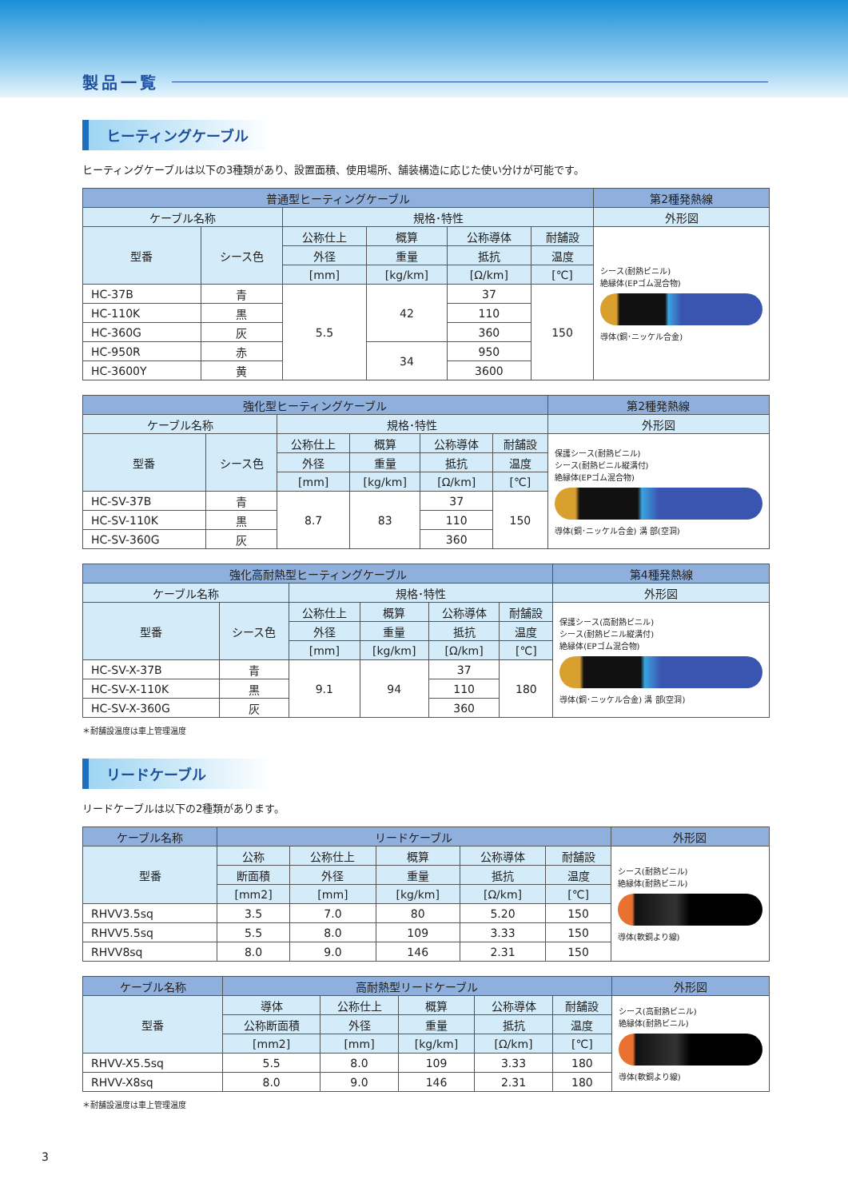製品一覧
ヒーティングケーブル
ヒーティングケーブルは以下の3種類があり、設置面積、使用場所、舗装構造に応じた使い分けが可能です。
| 普通型ヒーティングケーブル | | | | | | 第2種発熱線 |
| --- | --- | --- | --- | --- | --- | --- |
| ケーブル名称 | | 規格･特性 | | | | 外形図 |
| 型番 | シース色 | 公称仕上 | 概算 | 公称導体 | 耐舗設 | シース(耐熱ビニル) 絶縁体(EPゴム混合物) 導体(銅･ニッケル合金) |
| | | 外径 | 重量 | 抵抗 | 温度 | |
| | | [mm] | [kg/km] | [Ω/km] | [℃] | |
| HC-37B | 青 | 5.5 | 42 | 37 | 150 | |
| HC-110K | 黒 | | | 110 | | |
| HC-360G | 灰 | | | 360 | | |
| HC-950R | 赤 | | 34 | 950 | | |
| HC-3600Y | 黄 | | | 3600 | | |
| 強化型ヒーティングケーブル | | | | | | 第2種発熱線 |
| --- | --- | --- | --- | --- | --- | --- |
| ケーブル名称 | | 規格･特性 | | | | 外形図 |
| 型番 | シース色 | 公称仕上 | 概算 | 公称導体 | 耐舗設 | 保護シース(耐熱ビニル) シース(耐熱ビニル縦溝付) 絶縁体(EPゴム混合物) 導体(銅･ニッケル合金) 溝 部(空洞) |
| | | 外径 | 重量 | 抵抗 | 温度 | |
| | | [mm] | [kg/km] | [Ω/km] | [℃] | |
| HC-SV-37B | 青 | 8.7 | 83 | 37 | 150 | |
| HC-SV-110K | 黒 | | | 110 | | |
| HC-SV-360G | 灰 | | | 360 | | |
| 強化高耐熱型ヒーティングケーブル | | | | | | 第4種発熱線 |
| --- | --- | --- | --- | --- | --- | --- |
| ケーブル名称 | | 規格･特性 | | | | 外形図 |
| 型番 | シース色 | 公称仕上 | 概算 | 公称導体 | 耐舗設 | 保護シース(高耐熱ビニル) シース(耐熱ビニル縦溝付) 絶縁体(EPゴム混合物) 導体(銅･ニッケル合金) 溝 部(空洞) |
| | | 外径 | 重量 | 抵抗 | 温度 | |
| | | [mm] | [kg/km] | [Ω/km] | [℃] | |
| HC-SV-X-37B | 青 | 9.1 | 94 | 37 | 180 | |
| HC-SV-X-110K | 黒 | | | 110 | | |
| HC-SV-X-360G | 灰 | | | 360 | | |
＊耐舗設温度は車上管理温度
リードケーブル
リードケーブルは以下の2種類があります。
| ケーブル名称 | リードケーブル | | | | | 外形図 |
| --- | --- | --- | --- | --- | --- | --- |
| 型番 | 公称 | 公称仕上 | 概算 | 公称導体 | 耐舗設 | シース(耐熱ビニル) 絶縁体(耐熱ビニル) 導体(軟銅より線) |
| | 断面積 | 外径 | 重量 | 抵抗 | 温度 | |
| | [mm2] | [mm] | [kg/km] | [Ω/km] | [℃] | |
| RHVV3.5sq | 3.5 | 7.0 | 80 | 5.20 | 150 | |
| RHVV5.5sq | 5.5 | 8.0 | 109 | 3.33 | 150 | |
| RHVV8sq | 8.0 | 9.0 | 146 | 2.31 | 150 | |
| ケーブル名称 | 高耐熱型リードケーブル | | | | | 外形図 |
| --- | --- | --- | --- | --- | --- | --- |
| 型番 | 導体 | 公称仕上 | 概算 | 公称導体 | 耐舗設 | シース(高耐熱ビニル) 絶縁体(耐熱ビニル) 導体(軟銅より線) |
| | 公称断面積 | 外径 | 重量 | 抵抗 | 温度 | |
| | [mm2] | [mm] | [kg/km] | [Ω/km] | [℃] | |
| RHVV-X5.5sq | 5.5 | 8.0 | 109 | 3.33 | 180 | |
| RHVV-X8sq | 8.0 | 9.0 | 146 | 2.31 | 180 | |
＊耐舗設温度は車上管理温度
3